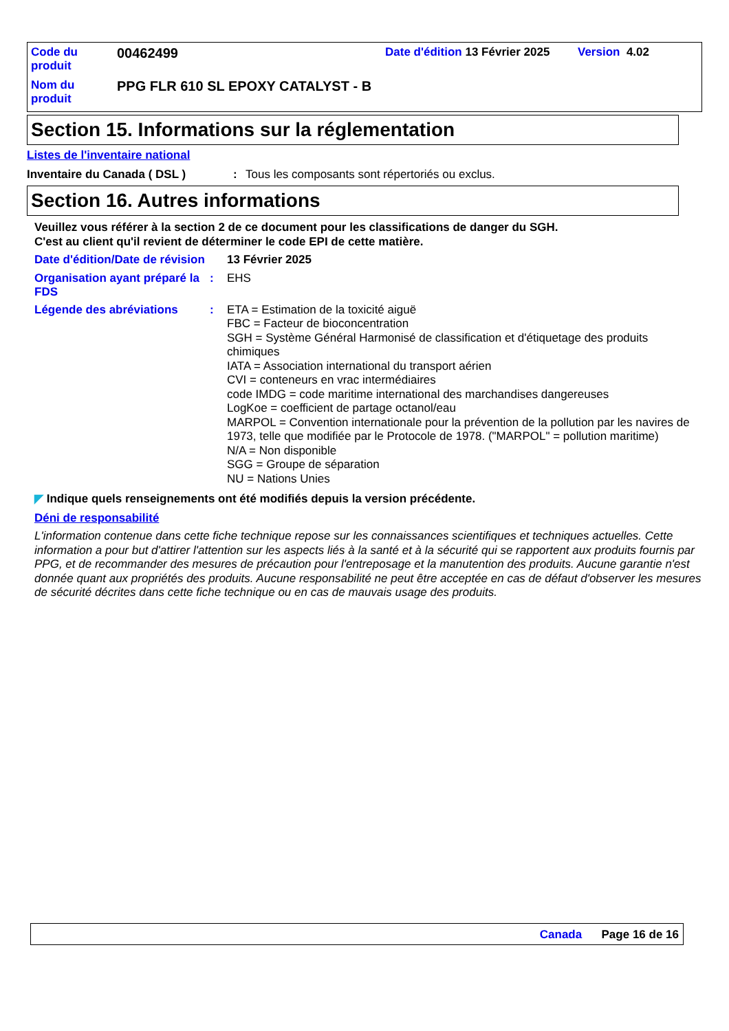| Code du produit | 00462499 | Date d'édition 13 Février 2025 | Version 4.02 |
| Nom du produit | PPG FLR 610 SL EPOXY CATALYST - B | | |
Section 15. Informations sur la réglementation
Listes de l'inventaire national
Inventaire du Canada ( DSL ): Tous les composants sont répertoriés ou exclus.
Section 16. Autres informations
Veuillez vous référer à la section 2 de ce document pour les classifications de danger du SGH.
C'est au client qu'il revient de déterminer le code EPI de cette matière.
Date d'édition/Date de révision
13 Février 2025
Organisation ayant préparé la FDS
:
EHS
Légende des abréviations :
ETA = Estimation de la toxicité aiguë
FBC = Facteur de bioconcentration
SGH = Système Général Harmonisé de classification et d'étiquetage des produits chimiques
IATA = Association international du transport aérien
CVI = conteneurs en vrac intermédiaires
code IMDG = code maritime international des marchandises dangereuses
LogKoe = coefficient de partage octanol/eau
MARPOL = Convention internationale pour la prévention de la pollution par les navires de 1973, telle que modifiée par le Protocole de 1978. ("MARPOL" = pollution maritime)
N/A = Non disponible
SGG = Groupe de séparation
NU = Nations Unies
◤ Indique quels renseignements ont été modifiés depuis la version précédente.
Déni de responsabilité
L'information contenue dans cette fiche technique repose sur les connaissances scientifiques et techniques actuelles. Cette information a pour but d'attirer l'attention sur les aspects liés à la santé et à la sécurité qui se rapportent aux produits fournis par PPG, et de recommander des mesures de précaution pour l'entreposage et la manutention des produits. Aucune garantie n'est donnée quant aux propriétés des produits. Aucune responsabilité ne peut être acceptée en cas de défaut d'observer les mesures de sécurité décrites dans cette fiche technique ou en cas de mauvais usage des produits.
Canada Page 16 de 16